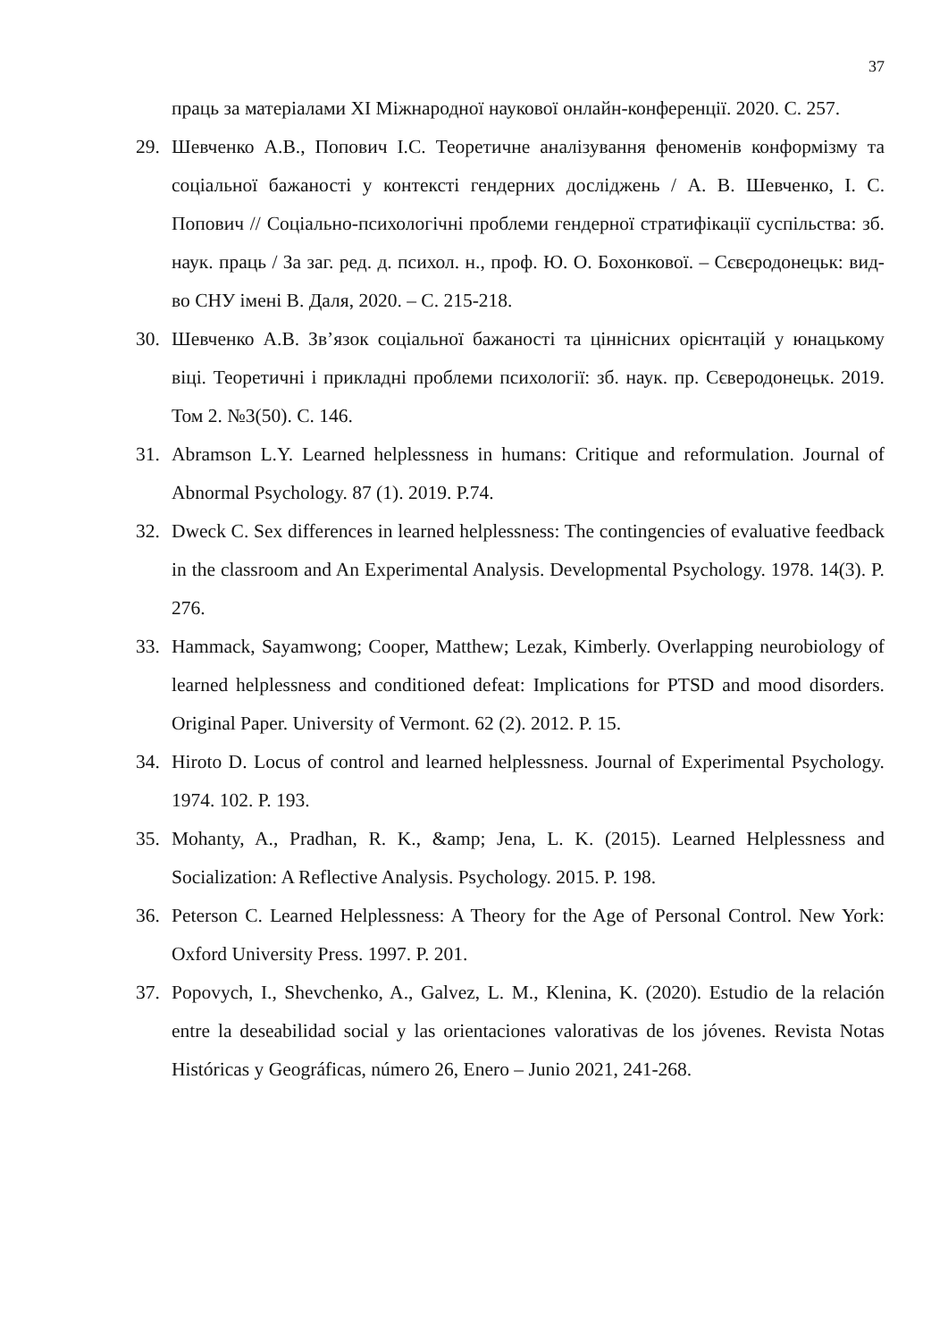37
праць за матеріалами XI Міжнародної наукової онлайн-конференції. 2020. С. 257.
29. Шевченко А.В., Попович І.С. Теоретичне аналізування феноменів конформізму та соціальної бажаності у контексті гендерних досліджень / А. В. Шевченко, І. С. Попович // Соціально-психологічні проблеми гендерної стратифікації суспільства: зб. наук. праць / За заг. ред. д. психол. н., проф. Ю. О. Бохонкової. – Сєвєродонецьк: вид-во СНУ імені В. Даля, 2020. – С. 215-218.
30. Шевченко А.В. Зв’язок соціальної бажаності та ціннісних орієнтацій у юнацькому віці. Теоретичні і прикладні проблеми психології: зб. наук. пр. Сєверодонецьк. 2019. Том 2. №3(50). С. 146.
31. Abramson L.Y. Learned helplessness in humans: Critique and reformulation. Journal of Abnormal Psychology. 87 (1). 2019. P.74.
32. Dweck C. Sex differences in learned helplessness: The contingencies of evaluative feedback in the classroom and An Experimental Analysis. Developmental Psychology. 1978. 14(3). P. 276.
33. Hammack, Sayamwong; Cooper, Matthew; Lezak, Kimberly. Overlapping neurobiology of learned helplessness and conditioned defeat: Implications for PTSD and mood disorders. Original Paper. University of Vermont. 62 (2). 2012. P. 15.
34. Hiroto D. Locus of control and learned helplessness. Journal of Experimental Psychology. 1974. 102. P. 193.
35. Mohanty, A., Pradhan, R. K., &amp; Jena, L. K. (2015). Learned Helplessness and Socialization: A Reflective Analysis. Psychology. 2015. P. 198.
36. Peterson C. Learned Helplessness: A Theory for the Age of Personal Control. New York: Oxford University Press. 1997. P. 201.
37. Popovych, I., Shevchenko, A., Galvez, L. M., Klenina, K. (2020). Estudio de la relación entre la deseabilidad social y las orientaciones valorativas de los jóvenes. Revista Notas Históricas y Geográficas, número 26, Enero – Junio 2021, 241-268.